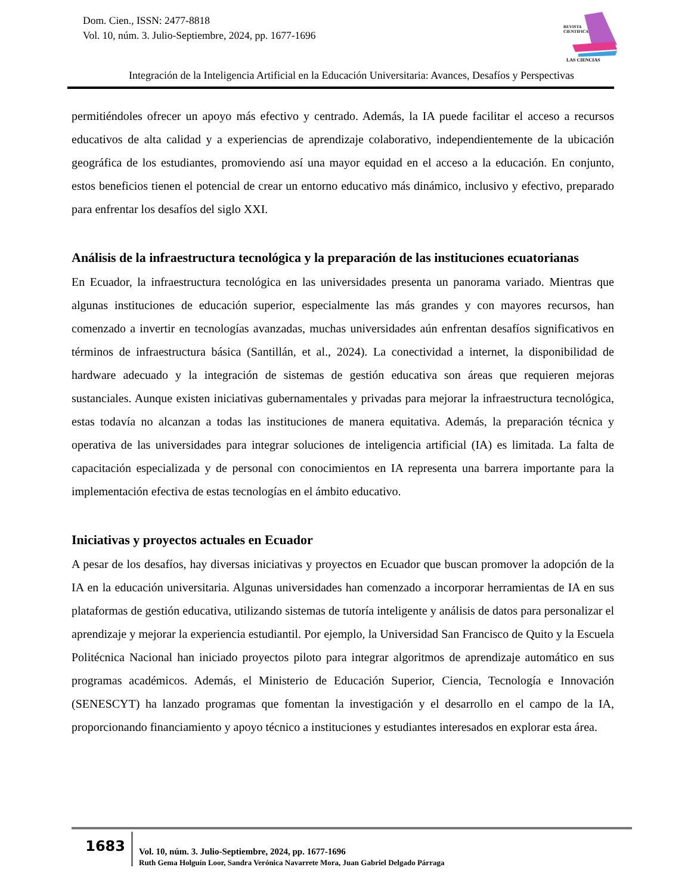Dom. Cien., ISSN: 2477-8818
Vol. 10, núm. 3. Julio-Septiembre, 2024, pp. 1677-1696
REVISTA
CIENTIFICA
LAS CIENCIAS
Integración de la Inteligencia Artificial en la Educación Universitaria: Avances, Desafíos y Perspectivas
permitiéndoles ofrecer un apoyo más efectivo y centrado. Además, la IA puede facilitar el acceso a recursos educativos de alta calidad y a experiencias de aprendizaje colaborativo, independientemente de la ubicación geográfica de los estudiantes, promoviendo así una mayor equidad en el acceso a la educación. En conjunto, estos beneficios tienen el potencial de crear un entorno educativo más dinámico, inclusivo y efectivo, preparado para enfrentar los desafíos del siglo XXI.
Análisis de la infraestructura tecnológica y la preparación de las instituciones ecuatorianas
En Ecuador, la infraestructura tecnológica en las universidades presenta un panorama variado. Mientras que algunas instituciones de educación superior, especialmente las más grandes y con mayores recursos, han comenzado a invertir en tecnologías avanzadas, muchas universidades aún enfrentan desafíos significativos en términos de infraestructura básica (Santillán, et al., 2024). La conectividad a internet, la disponibilidad de hardware adecuado y la integración de sistemas de gestión educativa son áreas que requieren mejoras sustanciales. Aunque existen iniciativas gubernamentales y privadas para mejorar la infraestructura tecnológica, estas todavía no alcanzan a todas las instituciones de manera equitativa. Además, la preparación técnica y operativa de las universidades para integrar soluciones de inteligencia artificial (IA) es limitada. La falta de capacitación especializada y de personal con conocimientos en IA representa una barrera importante para la implementación efectiva de estas tecnologías en el ámbito educativo.
Iniciativas y proyectos actuales en Ecuador
A pesar de los desafíos, hay diversas iniciativas y proyectos en Ecuador que buscan promover la adopción de la IA en la educación universitaria. Algunas universidades han comenzado a incorporar herramientas de IA en sus plataformas de gestión educativa, utilizando sistemas de tutoría inteligente y análisis de datos para personalizar el aprendizaje y mejorar la experiencia estudiantil. Por ejemplo, la Universidad San Francisco de Quito y la Escuela Politécnica Nacional han iniciado proyectos piloto para integrar algoritmos de aprendizaje automático en sus programas académicos. Además, el Ministerio de Educación Superior, Ciencia, Tecnología e Innovación (SENESCYT) ha lanzado programas que fomentan la investigación y el desarrollo en el campo de la IA, proporcionando financiamiento y apoyo técnico a instituciones y estudiantes interesados en explorar esta área.
1683
Vol. 10, núm. 3. Julio-Septiembre, 2024, pp. 1677-1696
Ruth Gema Holguín Loor, Sandra Verónica Navarrete Mora, Juan Gabriel Delgado Párraga